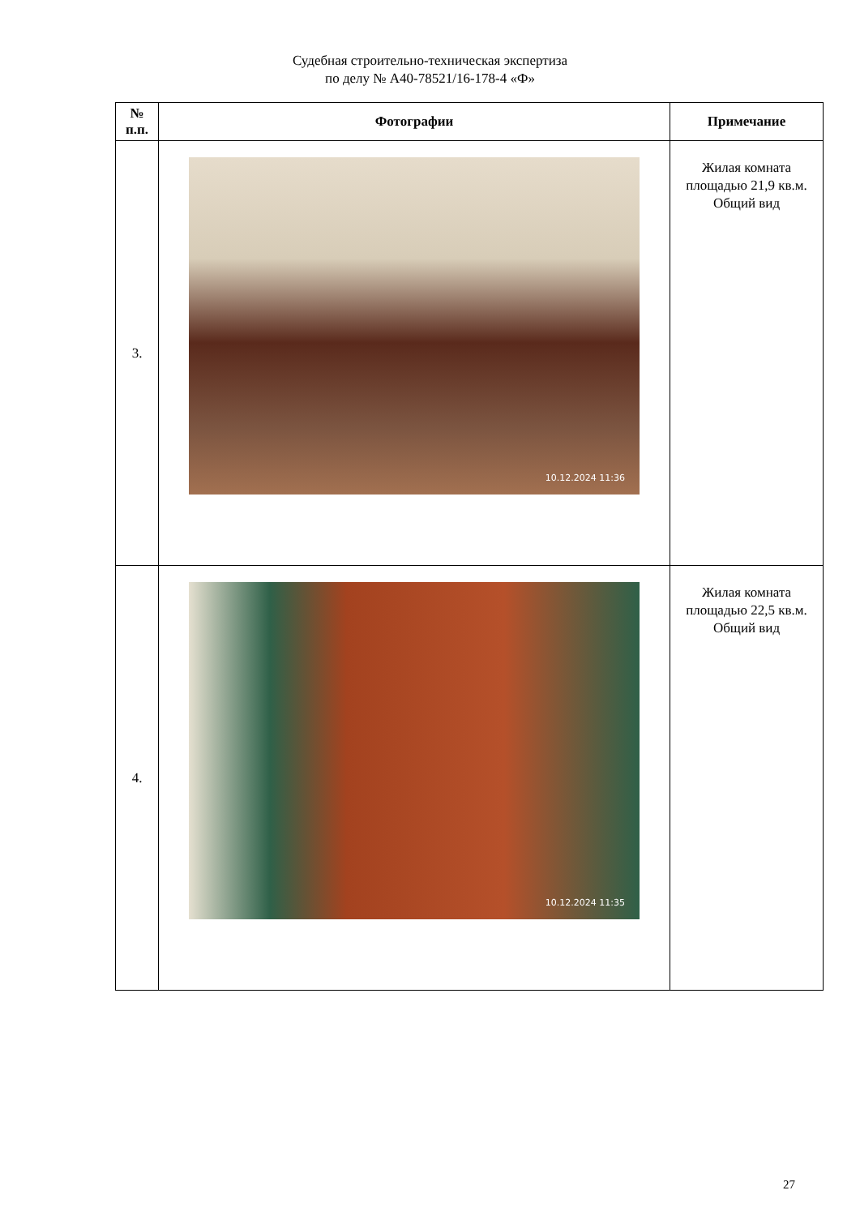Судебная строительно-техническая экспертиза
по делу № А40-78521/16-178-4 «Ф»
| № п.п. | Фотографии | Примечание |
| --- | --- | --- |
| 3. | 10.12.2024 11:36 | Жилая комната площадью 21,9 кв.м. Общий вид |
| 4. | 10.12.2024 11:35 | Жилая комната площадью 22,5 кв.м. Общий вид |
27